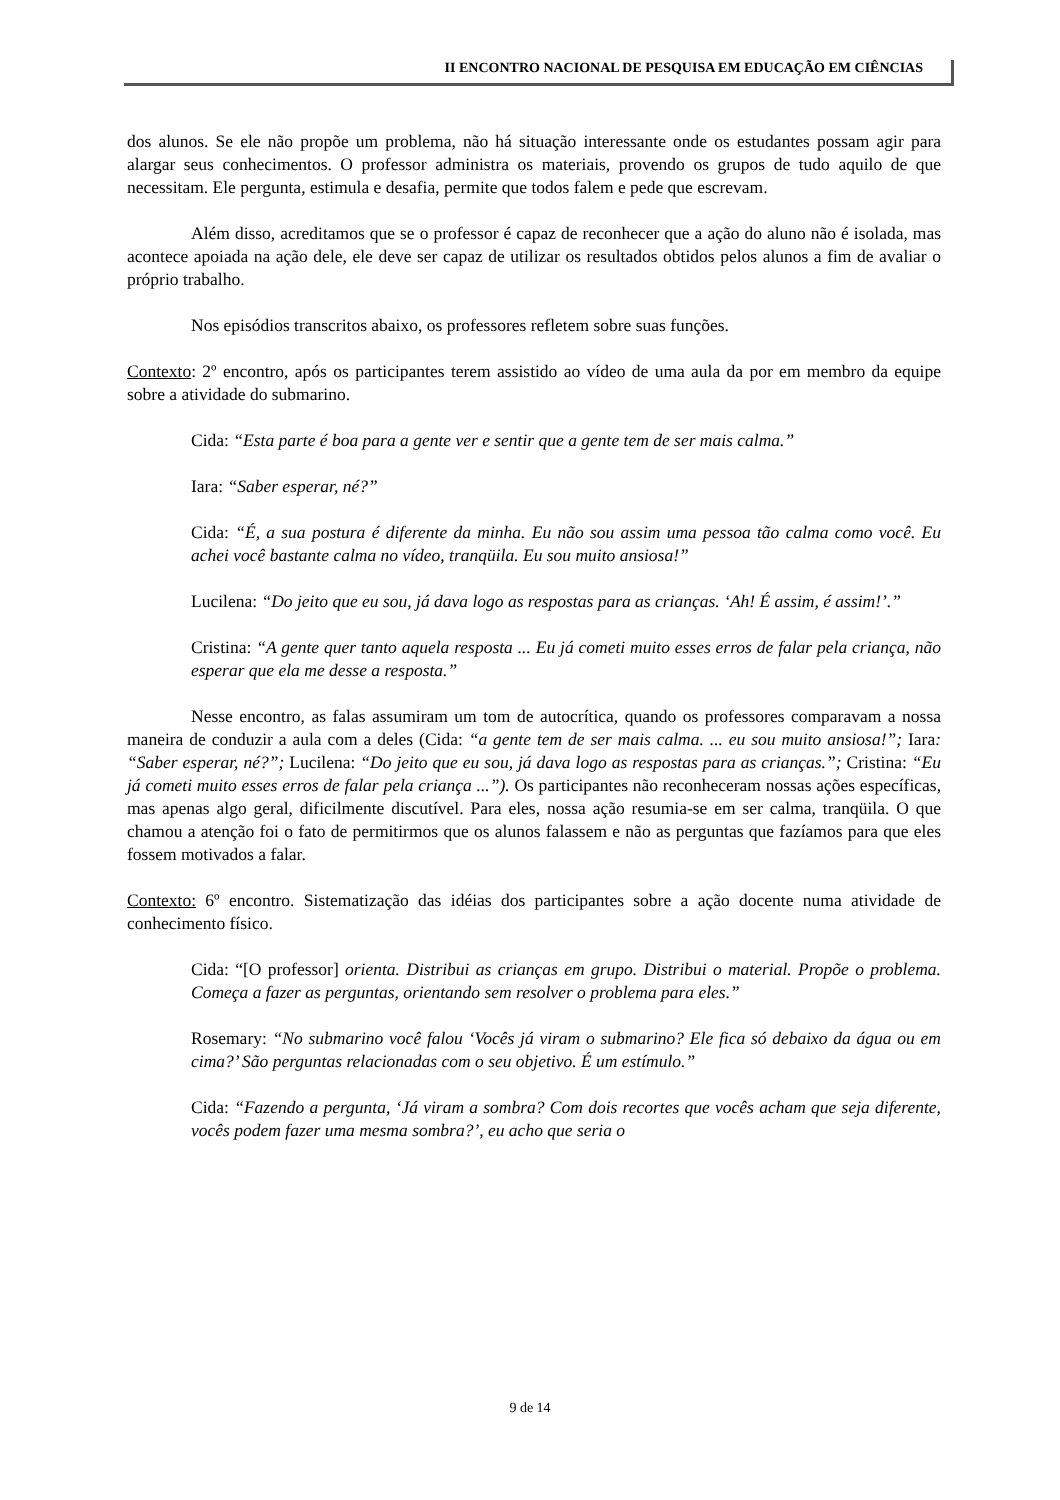II ENCONTRO NACIONAL DE PESQUISA EM EDUCAÇÃO EM CIÊNCIAS
dos alunos. Se ele não propõe um problema, não há situação interessante onde os estudantes possam agir para alargar seus conhecimentos. O professor administra os materiais, provendo os grupos de tudo aquilo de que necessitam. Ele pergunta, estimula e desafia, permite que todos falem e pede que escrevam.
Além disso, acreditamos que se o professor é capaz de reconhecer que a ação do aluno não é isolada, mas acontece apoiada na ação dele, ele deve ser capaz de utilizar os resultados obtidos pelos alunos a fim de avaliar o próprio trabalho.
Nos episódios transcritos abaixo, os professores refletem sobre suas funções.
Contexto: 2º encontro, após os participantes terem assistido ao vídeo de uma aula da por em membro da equipe sobre a atividade do submarino.
Cida: “Esta parte é boa para a gente ver e sentir que a gente tem de ser mais calma.”
Iara: “Saber esperar, né?”
Cida: “É, a sua postura é diferente da minha. Eu não sou assim uma pessoa tão calma como você. Eu achei você bastante calma no vídeo, tranqüila. Eu sou muito ansiosa!”
Lucilena: “Do jeito que eu sou, já dava logo as respostas para as crianças. ‘Ah! É assim, é assim!’.”
Cristina: “A gente quer tanto aquela resposta ... Eu já cometi muito esses erros de falar pela criança, não esperar que ela me desse a resposta.”
Nesse encontro, as falas assumiram um tom de autocrítica, quando os professores comparavam a nossa maneira de conduzir a aula com a deles (Cida: “a gente tem de ser mais calma. ... eu sou muito ansiosa!”; Iara: “Saber esperar, né?”; Lucilena: “Do jeito que eu sou, já dava logo as respostas para as crianças.”; Cristina: “Eu já cometi muito esses erros de falar pela criança ...”). Os participantes não reconheceram nossas ações específicas, mas apenas algo geral, dificilmente discutível. Para eles, nossa ação resumia-se em ser calma, tranqüila. O que chamou a atenção foi o fato de permitirmos que os alunos falassem e não as perguntas que fazíamos para que eles fossem motivados a falar.
Contexto: 6º encontro. Sistematização das idéias dos participantes sobre a ação docente numa atividade de conhecimento físico.
Cida: “[O professor] orienta. Distribui as crianças em grupo. Distribui o material. Propõe o problema. Começa a fazer as perguntas, orientando sem resolver o problema para eles.”
Rosemary: “No submarino você falou ‘Vocês já viram o submarino? Ele fica só debaixo da água ou em cima?’ São perguntas relacionadas com o seu objetivo. É um estímulo.”
Cida: “Fazendo a pergunta, ‘Já viram a sombra? Com dois recortes que vocês acham que seja diferente, vocês podem fazer uma mesma sombra?’, eu acho que seria o
9 de 14